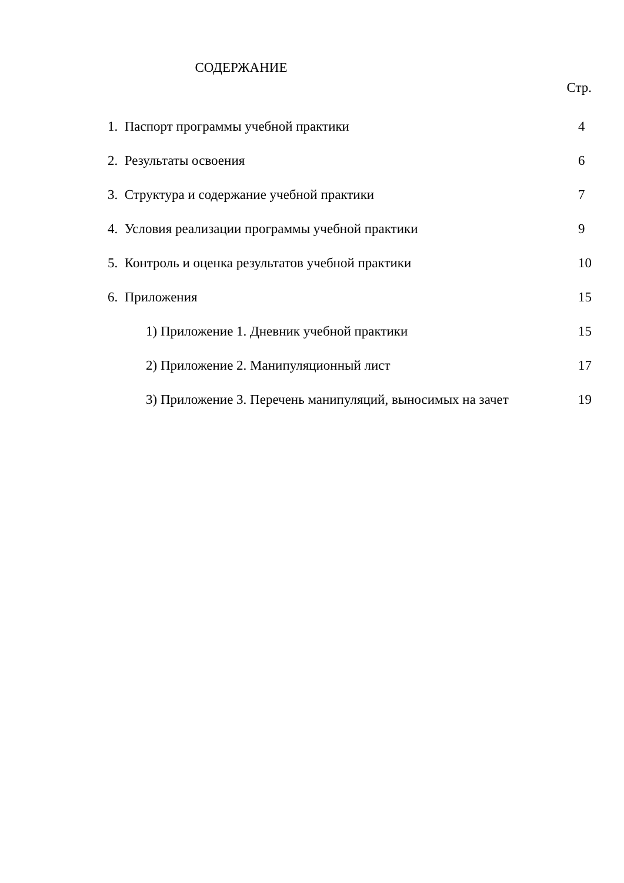СОДЕРЖАНИЕ
Стр.
1. Паспорт программы учебной практики 4
2. Результаты освоения 6
3. Структура и содержание учебной практики 7
4. Условия реализации программы учебной практики 9
5. Контроль и оценка результатов учебной практики 10
6. Приложения 15
1) Приложение 1. Дневник учебной практики 15
2) Приложение 2. Манипуляционный лист 17
3) Приложение 3. Перечень манипуляций, выносимых на зачет 19